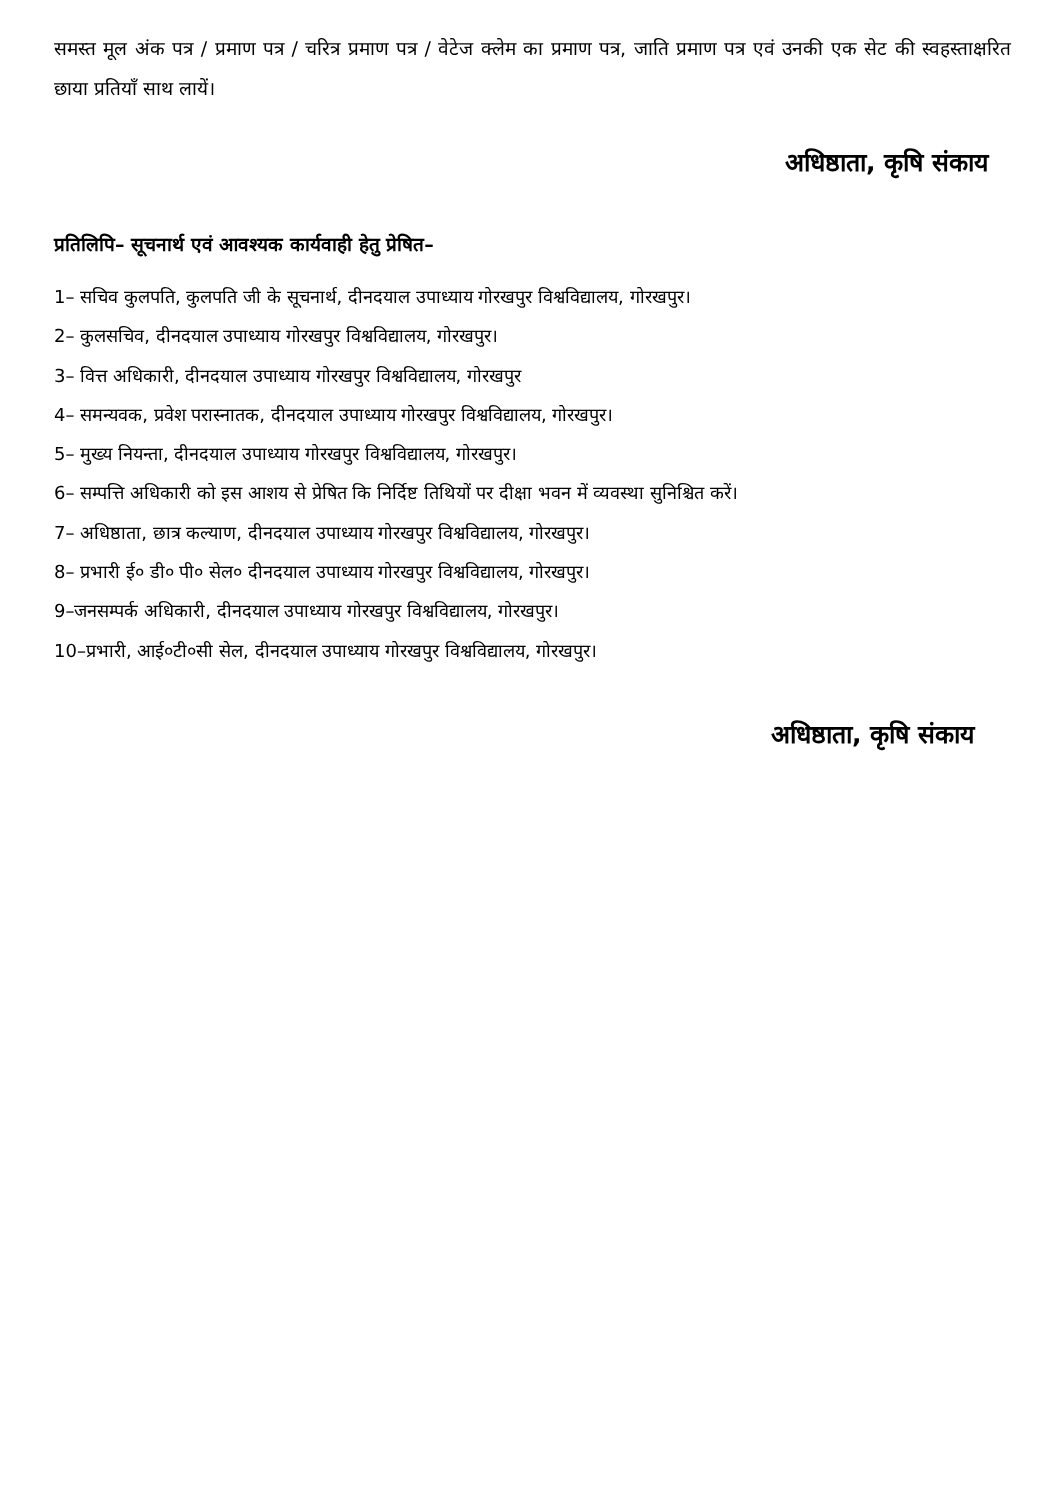समस्त मूल अंक पत्र / प्रमाण पत्र / चरित्र प्रमाण पत्र / वेटेज क्लेम का प्रमाण पत्र, जाति प्रमाण पत्र एवं उनकी एक सेट की स्वहस्ताक्षरित छाया प्रतियाँ साथ लायें।
अधिष्ठाता, कृषि संकाय
प्रतिलिपि– सूचनार्थ एवं आवश्यक कार्यवाही हेतु प्रेषित–
1– सचिव कुलपति, कुलपति जी के सूचनार्थ, दीनदयाल उपाध्याय गोरखपुर विश्वविद्यालय, गोरखपुर।
2– कुलसचिव, दीनदयाल उपाध्याय गोरखपुर विश्वविद्यालय, गोरखपुर।
3– वित्त अधिकारी, दीनदयाल उपाध्याय गोरखपुर विश्वविद्यालय, गोरखपुर
4– समन्यवक, प्रवेश परास्नातक, दीनदयाल उपाध्याय गोरखपुर विश्वविद्यालय, गोरखपुर।
5– मुख्य नियन्ता, दीनदयाल उपाध्याय गोरखपुर विश्वविद्यालय, गोरखपुर।
6– सम्पत्ति अधिकारी को इस आशय से प्रेषित कि निर्दिष्ट तिथियों पर दीक्षा भवन में व्यवस्था सुनिश्चित करें।
7– अधिष्ठाता, छात्र कल्याण, दीनदयाल उपाध्याय गोरखपुर विश्वविद्यालय, गोरखपुर।
8– प्रभारी ई० डी० पी० सेल० दीनदयाल उपाध्याय गोरखपुर विश्वविद्यालय, गोरखपुर।
9–जनसम्पर्क अधिकारी, दीनदयाल उपाध्याय गोरखपुर विश्वविद्यालय, गोरखपुर।
10–प्रभारी, आई०टी०सी सेल, दीनदयाल उपाध्याय गोरखपुर विश्वविद्यालय, गोरखपुर।
अधिष्ठाता, कृषि संकाय